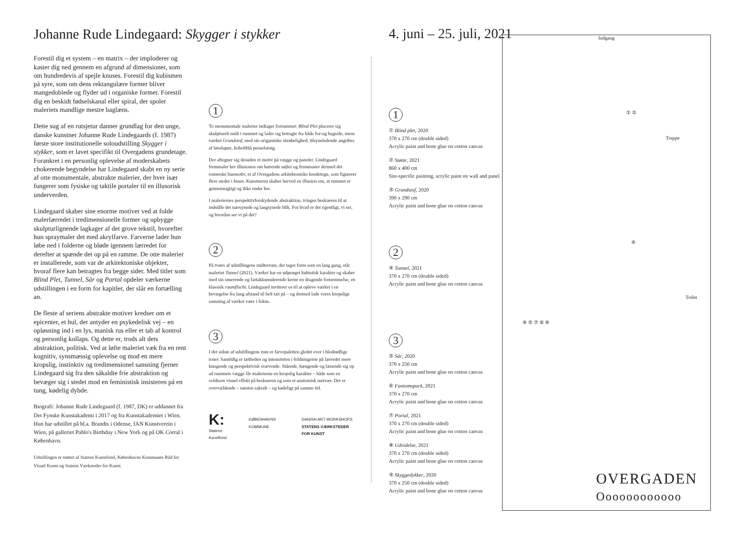Johanne Rude Lindegaard: Skygger i stykker
Forestil dig et system – en matrix – der imploderer og kaster dig ned gennem en afgrund af dimensioner, som om hundredevis af spejle knuses. Forestil dig kubismen på syre, som om dens rektangulære former bliver mangedoblede og flyder ud i organiske former. Forestil dig en beskidt fødselskanal eller spiral, der spoler maleriets mandlige mestre baglæns.
Dette sug af en rutsjetur danner grundlag for den unge, danske kunstner Johanne Rude Lindegaards (f. 1987) første store institutionelle soloudstilling Skygger i stykker, som er lavet specifikt til Overgadens grundetage. Forankret i en personlig oplevelse af moderskabets chokerende begyndelse har Lindegaard skabt en ny serie af otte monumentale, abstrakte malerier, der hver især fungerer som fysiske og taktile portaler til en illusorisk underverden.
Lindegaard skaber sine enorme motiver ved at folde malerlærredet i tredimensionelle former og opbygge skulpturlignende lagkager af det grove tekstil, hvorefter hun spraymaler det med akrylfarve. Farverne lader hun løbe ned i folderne og bløde igennem lærredet for derefter at spænde det op på en ramme. De otte malerier er installerede, som var de arkitektoniske objekter, hvoraf flere kan betragtes fra begge sider. Med titler som Blind Plet, Tunnel, Sår og Portal opdeler værkerne udstillingen i en form for kapitler, der slår en fortælling an.
De fleste af seriens abstrakte motiver kredser om et epicenter, et hul, der antyder en psykedelisk vej – en opløsning ind i en lys, manisk rus eller et tab af kontrol og personlig kollaps. Og dette er, trods alt dets abstraktion, politisk. Ved at løfte maleriet væk fra en rent kognitiv, synsmæssig oplevelse og mod en mere kropslig, instinktiv og tredimensionel sansning fjerner Lindegaard sig fra den såkaldte frie abstraktion og bevæger sig i stedet mod en feministisk insisteren på en tung, kødelig dybde.
Biografi: Johanne Rude Lindegaard (f. 1987, DK) er uddannet fra Det Fynske Kunstakademi i 2017 og fra Kunstakademiet i Wien. Hun har udstillet på bl.a. Brandts i Odense, fAN Kunstverein i Wien, på galleriet Pablo's Birthday i New York og på OK Corral i København.
Udstillingen er støttet af Statens Kunstfond, Københavns Kommunes Råd for Visuel Kunst og Statens Værksteder for Kunst.
1
To monumentale malerier indtager forrummet: Blind Plet placerer sig skulpturelt midt i rummet og lader sig betragte fra både for-og bagside, mens værket Grundstof, med sin origamiske skrøbelighed, tilsyneladende angribes af løsslupne, koboltblå penselstrøg.
Der aftegner sig desuden et motiv på vægge og paneler. Lindegaard fremmaler her illusionen om bærende søjler og fremmaner dermed det romerske buemotiv, et af Overgadens arkitektoniske kendetegn, som figurerer flere steder i huset. Kunstneren skaber herved en illusion om, at rummet er gennemsigtigt og ikke ender her.
I maleriernes perspektivforskydende abstraktion, tvinges beskueren til at indstille det nærsynede og langsynede blik. For hvad er det egentligt, vi ser, og hvordan ser vi på det?
2
På tværs af udstillingens midterrum, der tager form som en lang gang, står maleriet Tunnel (2021). Værket har en udpræget kubistisk karakter og skaber med sin snurrende og fartakkumulerende kerne en dragende fornemmelse, en klassisk raumflucht. Lindegaard inviterer os til at opleve værket i en bevægelse fra lang afstand til helt tæt på – og dermed lade vores kropslige sansning af værket være i fokus.
3
I det sidste af udstillingens rum er farvepaletten gledet over i blodrødlige toner. Samtidig er tætheden og intensiteten i foldningerne på lærredet mere knugende og perspektivisk svævende. Stående, hængende og lænende sig op ad rummets vægge får malerierne en kropslig karakter – både som en voldsom visuel effekt på beskueren og som et anatomisk nærvær. Det er overvældende – næsten sakralt – og kødeligt på samme tid.
K:
Statens Kunstfond
KØBENHAVNS KOMMUNE DANISH ART WORKSHOPS
STATENS VÆRKSTEDER FOR KUNST
4. juni – 25. juli, 2021
1
① Blind plet, 2020
370 x 270 cm (double sided)
Acrylic paint and bone glue on cotton canvas
② Støtte, 2021
860 x 400 cm
Site-specific painting, acrylic paint on wall and panel
③ Grundstof, 2020
390 x 290 cm
Acrylic paint and bone glue on cotton canvas
2
④ Tunnel, 2021
370 x 270 cm (double sided)
Acrylic paint and bone glue on cotton canvas
3
⑤ Sår, 2020
370 x 250 cm
Acrylic paint and bone glue on cotton canvas
⑥ Fantomspark, 2021
370 x 270 cm
Acrylic paint and bone glue on cotton canvas
⑦ Portal, 2021
370 x 270 cm (double sided)
Acrylic paint and bone glue on cotton canvas
⑧ Udvidelse, 2021
370 x 270 cm (double sided)
Acrylic paint and bone glue on cotton canvas
⑨ Skyggedykker, 2020
370 x 250 cm (double sided)
Acrylic paint and bone glue on cotton canvas
Indgang
① ②
Trappe
④
Toilet
⑨ ⑤ ⑦ ⑧ ⑥
OVERGADEN
Oooooooooooo